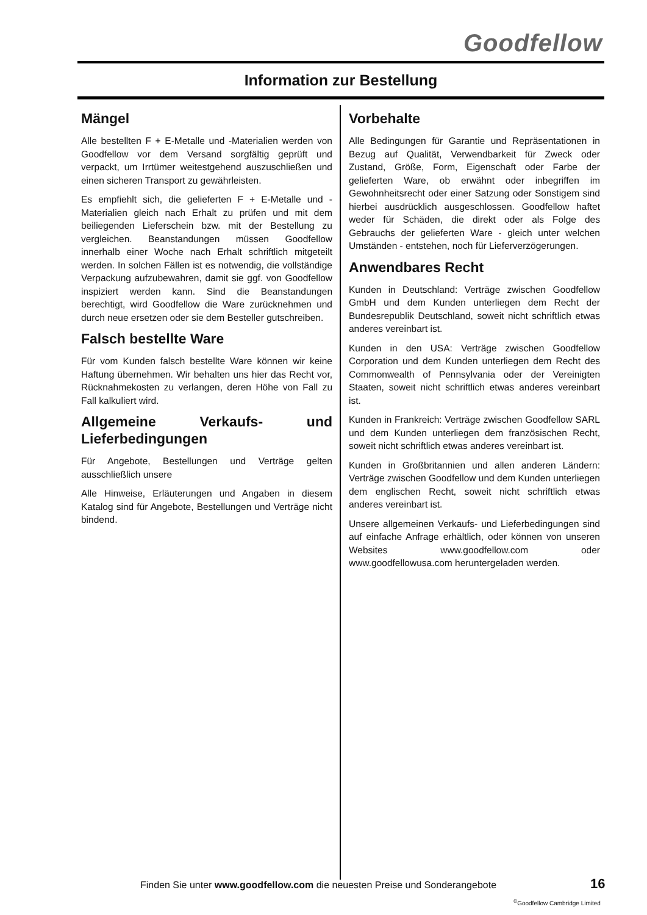Goodfellow
Information zur Bestellung
Mängel
Alle bestellten F + E-Metalle und -Materialien werden von Goodfellow vor dem Versand sorgfältig geprüft und verpackt, um Irrtümer weitestgehend auszuschließen und einen sicheren Transport zu gewährleisten.
Es empfiehlt sich, die gelieferten F + E-Metalle und -Materialien gleich nach Erhalt zu prüfen und mit dem beiliegenden Lieferschein bzw. mit der Bestellung zu vergleichen. Beanstandungen müssen Goodfellow innerhalb einer Woche nach Erhalt schriftlich mitgeteilt werden. In solchen Fällen ist es notwendig, die vollständige Verpackung aufzubewahren, damit sie ggf. von Goodfellow inspiziert werden kann. Sind die Beanstandungen berechtigt, wird Goodfellow die Ware zurücknehmen und durch neue ersetzen oder sie dem Besteller gutschreiben.
Falsch bestellte Ware
Für vom Kunden falsch bestellte Ware können wir keine Haftung übernehmen. Wir behalten uns hier das Recht vor, Rücknahmekosten zu verlangen, deren Höhe von Fall zu Fall kalkuliert wird.
Allgemeine Verkaufs- und Lieferbedingungen
Für Angebote, Bestellungen und Verträge gelten ausschließlich unsere
Alle Hinweise, Erläuterungen und Angaben in diesem Katalog sind für Angebote, Bestellungen und Verträge nicht bindend.
Vorbehalte
Alle Bedingungen für Garantie und Repräsentationen in Bezug auf Qualität, Verwendbarkeit für Zweck oder Zustand, Größe, Form, Eigenschaft oder Farbe der gelieferten Ware, ob erwähnt oder inbegriffen im Gewohnheitsrecht oder einer Satzung oder Sonstigem sind hierbei ausdrücklich ausgeschlossen. Goodfellow haftet weder für Schäden, die direkt oder als Folge des Gebrauchs der gelieferten Ware - gleich unter welchen Umständen - entstehen, noch für Lieferverzögerungen.
Anwendbares Recht
Kunden in Deutschland: Verträge zwischen Goodfellow GmbH und dem Kunden unterliegen dem Recht der Bundesrepublik Deutschland, soweit nicht schriftlich etwas anderes vereinbart ist.
Kunden in den USA: Verträge zwischen Goodfellow Corporation und dem Kunden unterliegen dem Recht des Commonwealth of Pennsylvania oder der Vereinigten Staaten, soweit nicht schriftlich etwas anderes vereinbart ist.
Kunden in Frankreich: Verträge zwischen Goodfellow SARL und dem Kunden unterliegen dem französischen Recht, soweit nicht schriftlich etwas anderes vereinbart ist.
Kunden in Großbritannien und allen anderen Ländern: Verträge zwischen Goodfellow und dem Kunden unterliegen dem englischen Recht, soweit nicht schriftlich etwas anderes vereinbart ist.
Unsere allgemeinen Verkaufs- und Lieferbedingungen sind auf einfache Anfrage erhältlich, oder können von unseren Websites www.goodfellow.com oder www.goodfellowusa.com heruntergeladen werden.
Finden Sie unter www.goodfellow.com die neuesten Preise und Sonderangebote
16
<sup>©</sup>Goodfellow Cambridge Limited